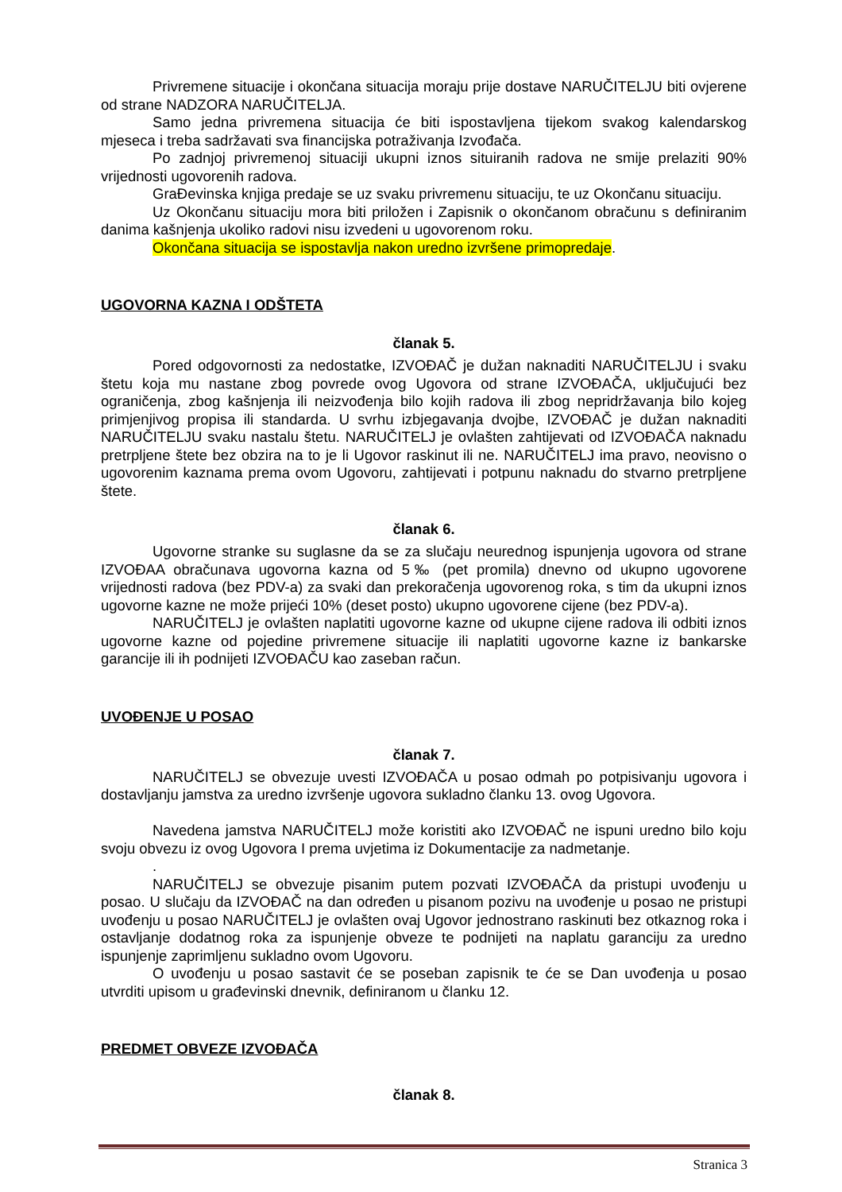Privremene situacije i okončana situacija moraju prije dostave NARUČITELJU biti ovjerene od strane NADZORA NARUČITELJA.
Samo jedna privremena situacija će biti ispostavljena tijekom svakog kalendarskog mjeseca i treba sadržavati sva financijska potraživanja Izvođača.
Po zadnjoj privremenoj situaciji ukupni iznos situiranih radova ne smije prelaziti 90% vrijednosti ugovorenih radova.
GraĐevinska knjiga predaje se uz svaku privremenu situaciju, te uz Okončanu situaciju.
Uz Okončanu situaciju mora biti priložen i Zapisnik o okončanom obračunu s definiranim danima kašnjenja ukoliko radovi nisu izvedeni u ugovorenom roku.
Okončana situacija se ispostavlja nakon uredno izvršene primopredaje.
UGOVORNA KAZNA I ODŠTETA
članak 5.
Pored odgovornosti za nedostatke, IZVOĐAČ je dužan naknaditi NARUČITELJU i svaku štetu koja mu nastane zbog povrede ovog Ugovora od strane IZVOĐAČA, uključujući bez ograničenja, zbog kašnjenja ili neizvođenja bilo kojih radova ili zbog nepridržavanja bilo kojeg primjenjivog propisa ili standarda. U svrhu izbjegavanja dvojbe, IZVOĐAČ je dužan naknaditi NARUČITELJU svaku nastalu štetu. NARUČITELJ je ovlašten zahtijevati od IZVOĐAČA naknadu pretrpljene štete bez obzira na to je li Ugovor raskinut ili ne. NARUČITELJ ima pravo, neovisno o ugovorenim kaznama prema ovom Ugovoru, zahtijevati i potpunu naknadu do stvarno pretrpljene štete.
članak 6.
Ugovorne stranke su suglasne da se za slučaju neurednog ispunjenja ugovora od strane IZVOĐAA obračunava ugovorna kazna od 5‰ (pet promila) dnevno od ukupno ugovorene vrijednosti radova (bez PDV-a) za svaki dan prekoračenja ugovorenog roka, s tim da ukupni iznos ugovorne kazne ne može prijeći 10% (deset posto) ukupno ugovorene cijene (bez PDV-a).
NARUČITELJ je ovlašten naplatiti ugovorne kazne od ukupne cijene radova ili odbiti iznos ugovorne kazne od pojedine privremene situacije ili naplatiti ugovorne kazne iz bankarske garancije ili ih podnijeti IZVOĐAČU kao zaseban račun.
UVOĐENJE U POSAO
članak 7.
NARUČITELJ se obvezuje uvesti IZVOĐAČA u posao odmah po potpisivanju ugovora i dostavljanju jamstva za uredno izvršenje ugovora sukladno članku 13. ovog Ugovora.
Navedena jamstva NARUČITELJ može koristiti ako IZVOĐAČ ne ispuni uredno bilo koju svoju obvezu iz ovog Ugovora I prema uvjetima iz Dokumentacije za nadmetanje.
.
NARUČITELJ se obvezuje pisanim putem pozvati IZVOĐAČA da pristupi uvođenju u posao. U slučaju da IZVOĐAČ na dan određen u pisanom pozivu na uvođenje u posao ne pristupi uvođenju u posao NARUČITELJ je ovlašten ovaj Ugovor jednostrano raskinuti bez otkaznog roka i ostavljanje dodatnog roka za ispunjenje obveze te podnijeti na naplatu garanciju za uredno ispunjenje zaprimljenu sukladno ovom Ugovoru.
O uvođenju u posao sastavit će se poseban zapisnik te će se Dan uvođenja u posao utvrditi upisom u građevinski dnevnik, definiranom u članku 12.
PREDMET OBVEZE IZVOĐAČA
članak 8.
Stranica 3